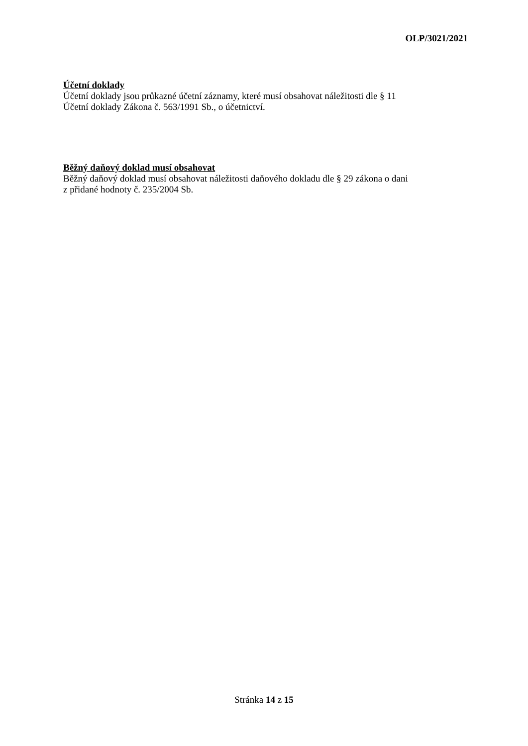OLP/3021/2021
Účetní doklady
Účetní doklady jsou průkazné účetní záznamy, které musí obsahovat náležitosti dle § 11
Účetní doklady Zákona č. 563/1991 Sb., o účetnictví.
Běžný daňový doklad musí obsahovat
Běžný daňový doklad musí obsahovat náležitosti daňového dokladu dle § 29 zákona o dani
z přidané hodnoty č. 235/2004 Sb.
Stránka 14 z 15